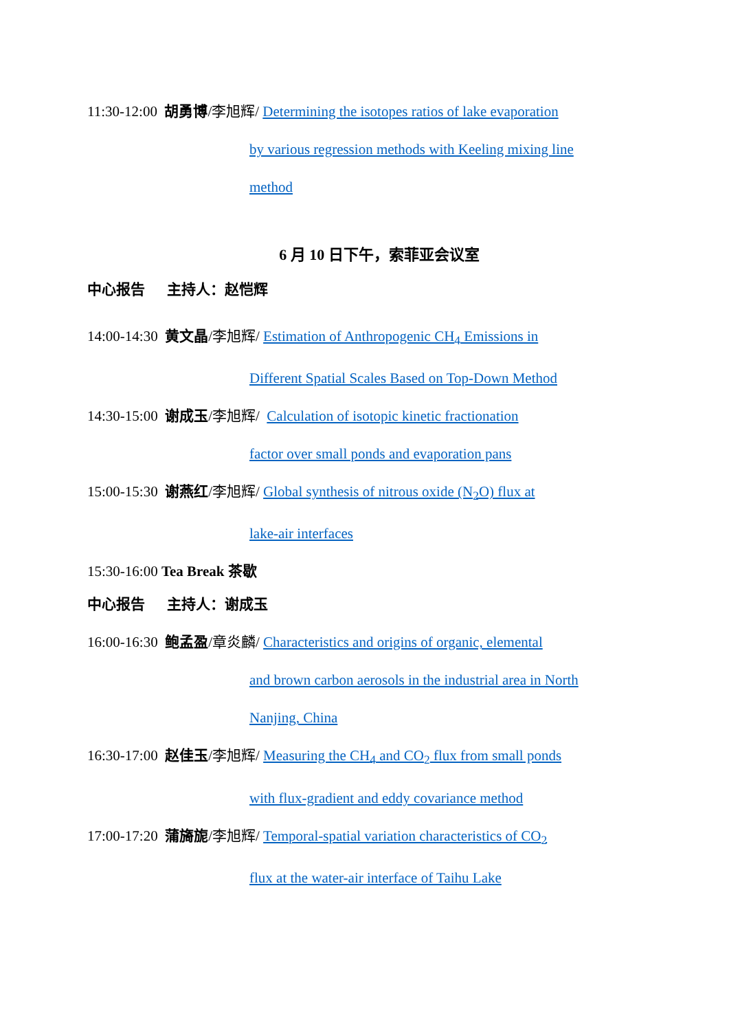11:30-12:00 胡勇博/李旭辉/ Determining the isotopes ratios of lake evaporation
by various regression methods with Keeling mixing line
method
6 月 10 日下午，索菲亚会议室
中心报告 主持人：赵恺辉
14:00-14:30 黄文晶/李旭辉/ Estimation of Anthropogenic CH<sub>4</sub> Emissions in
Different Spatial Scales Based on Top-Down Method
14:30-15:00 谢成玉/李旭辉/ Calculation of isotopic kinetic fractionation
factor over small ponds and evaporation pans
15:00-15:30 谢燕红/李旭辉/ Global synthesis of nitrous oxide (N<sub>2</sub>O) flux at
lake-air interfaces
15:30-16:00 Tea Break 茶歇
中心报告 主持人：谢成玉
16:00-16:30 鲍孟盈/章炎麟/ Characteristics and origins of organic, elemental
and brown carbon aerosols in the industrial area in North
Nanjing, China
16:30-17:00 赵佳玉/李旭辉/ Measuring the CH<sub>4</sub> and CO<sub>2</sub> flux from small ponds
with flux-gradient and eddy covariance method
17:00-17:20 蒲旖旎/李旭辉/ Temporal-spatial variation characteristics of CO<sub>2</sub>
flux at the water-air interface of Taihu Lake